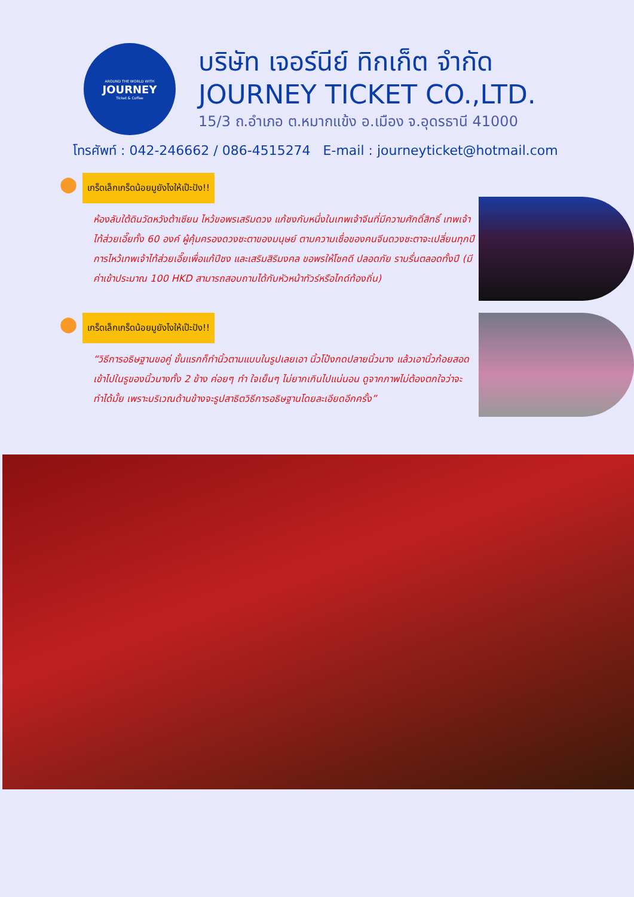AROUND THE WORLD WITH
JOURNEY
Ticket & Coffee
บริษัท เจอร์นีย์ ทิกเก็ต จำกัด
JOURNEY TICKET CO.,LTD.
15/3 ถ.อำเภอ ต.หมากแข้ง อ.เมือง จ.อุดรธานี 41000
โทรศัพท์ : 042-246662 / 086-4515274 E-mail : journeyticket@hotmail.com
⬤
เกร็ดเล็กเกร็ดน้อยมูยังไงให้เป๊ะปัง!!
ห้องลับใต้ดินวัดหวังต้าเซียน ไหว้ขอพรเสริมดวง แก้ชงกับหนึ่งในเทพเจ้าจีนที่มีความศักดิ์สิทธิ์ เทพเจ้าไท้ส่วยเอี๊ยทั้ง 60 องค์ ผู้คุ้มครองดวงชะตาของมนุษย์ ตามความเชื่อของคนจีนดวงชะตาจะเปลี่ยนทุกปี การไหว้เทพเจ้าไท้ส่วยเอี๊ยเพื่อแก้ปีชง และเสริมสิริมงคล ขอพรให้โชคดี ปลอดภัย ราบรื่นตลอดทั้งปี (มีค่าเข้าประมาณ 100 HKD สามารถสอบถามได้กับหัวหน้าทัวร์หรือไกด์ท้องถิ่น)
⬤
เกร็ดเล็กเกร็ดน้อยมูยังไงให้เป๊ะปัง!!
“วิธีการอธิษฐานขอคู่ ขั้นแรกก็ทำนิ้วตามแบบในรูปเลยเอา นิ้วโป้งกดปลายนิ้วนาง แล้วเอานิ้วก้อยสอดเข้าไปในรูของนิ้วนางทั้ง 2 ข้าง ค่อยๆ ทำ ใจเย็นๆ ไม่ยากเกินไปแน่นอน ดูจากภาพไม่ต้องตกใจว่าจะทำได้มั้ย เพราะบริเวณด้านข้างจะรูปสาธิตวิธีการอธิษฐานโดยละเอียดอีกครั้ง”